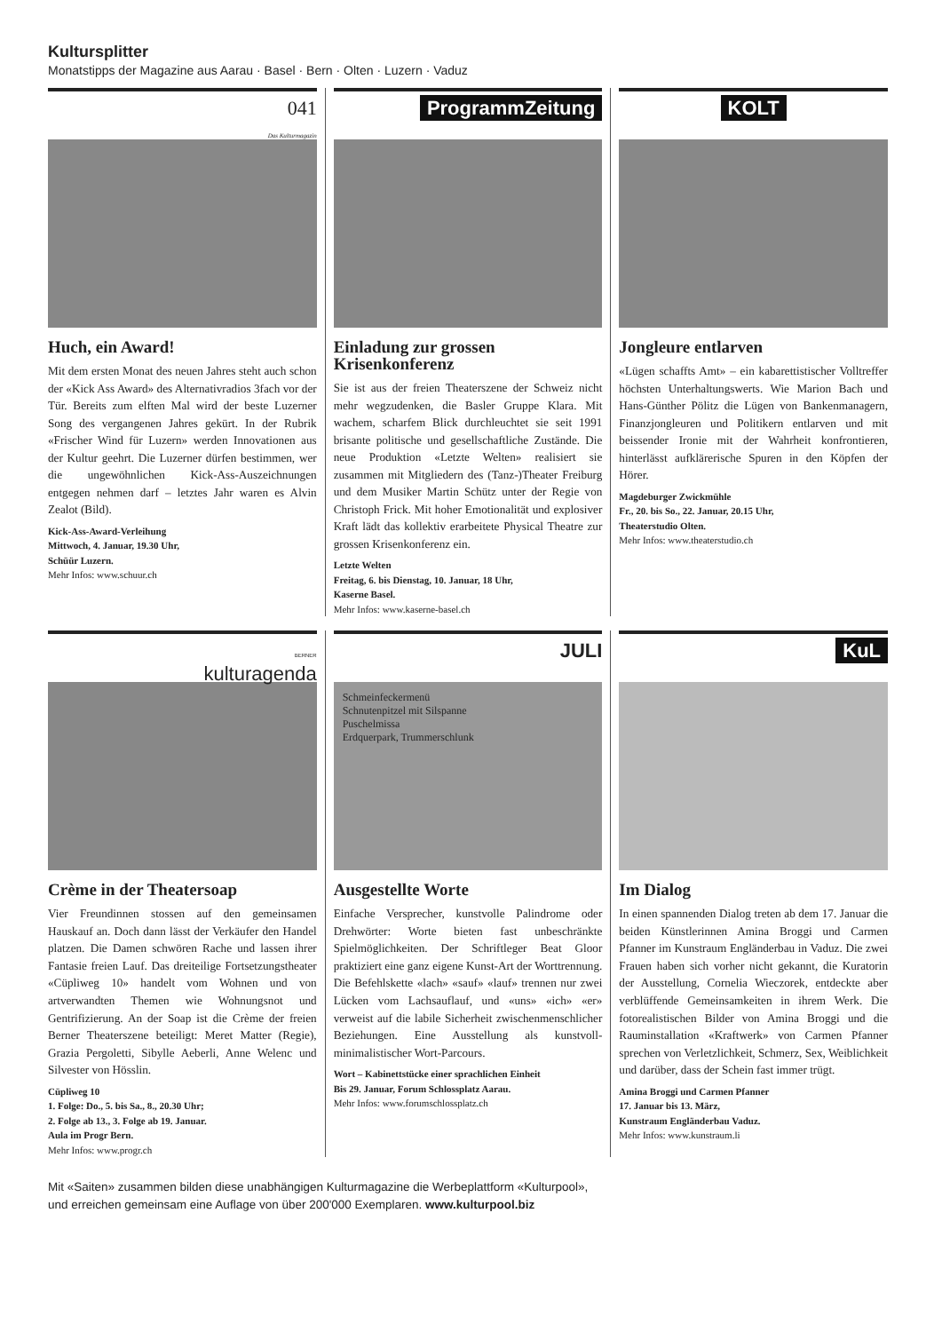Kultursplitter
Monatstipps der Magazine aus Aarau · Basel · Bern · Olten · Luzern · Vaduz
041
Das Kulturmagazin
Huch, ein Award!
Mit dem ersten Monat des neuen Jahres steht auch schon der «Kick Ass Award» des Alternativradios 3fach vor der Tür. Bereits zum elften Mal wird der beste Luzerner Song des vergangenen Jahres gekürt. In der Rubrik «Frischer Wind für Luzern» werden Innovationen aus der Kultur geehrt. Die Luzerner dürfen bestimmen, wer die ungewöhnlichen Kick-Ass-Auszeichnungen entgegen nehmen darf – letztes Jahr waren es Alvin Zealot (Bild).
Kick-Ass-Award-Verleihung
Mittwoch, 4. Januar, 19.30 Uhr,
Schüür Luzern.
Mehr Infos: www.schuur.ch
ProgrammZeitung
Einladung zur grossen Krisenkonferenz
Sie ist aus der freien Theaterszene der Schweiz nicht mehr wegzudenken, die Basler Gruppe Klara. Mit wachem, scharfem Blick durchleuchtet sie seit 1991 brisante politische und gesellschaftliche Zustände. Die neue Produktion «Letzte Welten» realisiert sie zusammen mit Mitgliedern des (Tanz-)Theater Freiburg und dem Musiker Martin Schütz unter der Regie von Christoph Frick. Mit hoher Emotionalität und explosiver Kraft lädt das kollektiv erarbeitete Physical Theatre zur grossen Krisenkonferenz ein.
Letzte Welten
Freitag, 6. bis Dienstag, 10. Januar, 18 Uhr,
Kaserne Basel.
Mehr Infos: www.kaserne-basel.ch
KOLT
Jongleure entlarven
«Lügen schaffts Amt» – ein kabarettistischer Volltreffer höchsten Unterhaltungswerts. Wie Marion Bach und Hans-Günther Pölitz die Lügen von Bankenmanagern, Finanzjongleuren und Politikern entlarven und mit beissender Ironie mit der Wahrheit konfrontieren, hinterlässt aufklärerische Spuren in den Köpfen der Hörer.
Magdeburger Zwickmühle
Fr., 20. bis So., 22. Januar, 20.15 Uhr,
Theaterstudio Olten.
Mehr Infos: www.theaterstudio.ch
BERNER
kulturagenda
Crème in der Theatersoap
Vier Freundinnen stossen auf den gemeinsamen Hauskauf an. Doch dann lässt der Verkäufer den Handel platzen. Die Damen schwören Rache und lassen ihrer Fantasie freien Lauf. Das dreiteilige Fortsetzungstheater «Cüpliweg 10» handelt vom Wohnen und von artverwandten Themen wie Wohnungsnot und Gentrifizierung. An der Soap ist die Crème der freien Berner Theaterszene beteiligt: Meret Matter (Regie), Grazia Pergoletti, Sibylle Aeberli, Anne Welenc und Silvester von Hösslin.
Cüpliweg 10
1. Folge: Do., 5. bis Sa., 8., 20.30 Uhr;
2. Folge ab 13., 3. Folge ab 19. Januar.
Aula im Progr Bern.
Mehr Infos: www.progr.ch
JULI
Schmeinfeckermenü
Schnutenpitzel mit Silspanne
Puschelmissa
Erdquerpark, Trummerschlunk
Ausgestellte Worte
Einfache Versprecher, kunstvolle Palindrome oder Drehwörter: Worte bieten fast unbeschränkte Spielmöglichkeiten. Der Schriftleger Beat Gloor praktiziert eine ganz eigene Kunst-Art der Worttrennung. Die Befehlskette «lach» «sauf» «lauf» trennen nur zwei Lücken vom Lachsauflauf, und «uns» «ich» «er» verweist auf die labile Sicherheit zwischenmenschlicher Beziehungen. Eine Ausstellung als kunstvoll-minimalistischer Wort-Parcours.
Wort – Kabinettstücke einer sprachlichen Einheit
Bis 29. Januar, Forum Schlossplatz Aarau.
Mehr Infos: www.forumschlossplatz.ch
KuL
Im Dialog
In einen spannenden Dialog treten ab dem 17. Januar die beiden Künstlerinnen Amina Broggi und Carmen Pfanner im Kunstraum Engländerbau in Vaduz. Die zwei Frauen haben sich vorher nicht gekannt, die Kuratorin der Ausstellung, Cornelia Wieczorek, entdeckte aber verblüffende Gemeinsamkeiten in ihrem Werk. Die fotorealistischen Bilder von Amina Broggi und die Rauminstallation «Kraftwerk» von Carmen Pfanner sprechen von Verletzlichkeit, Schmerz, Sex, Weiblichkeit und darüber, dass der Schein fast immer trügt.
Amina Broggi und Carmen Pfanner
17. Januar bis 13. März,
Kunstraum Engländerbau Vaduz.
Mehr Infos: www.kunstraum.li
Mit «Saiten» zusammen bilden diese unabhängigen Kulturmagazine die Werbeplattform «Kulturpool»,
und erreichen gemeinsam eine Auflage von über 200'000 Exemplaren. www.kulturpool.biz